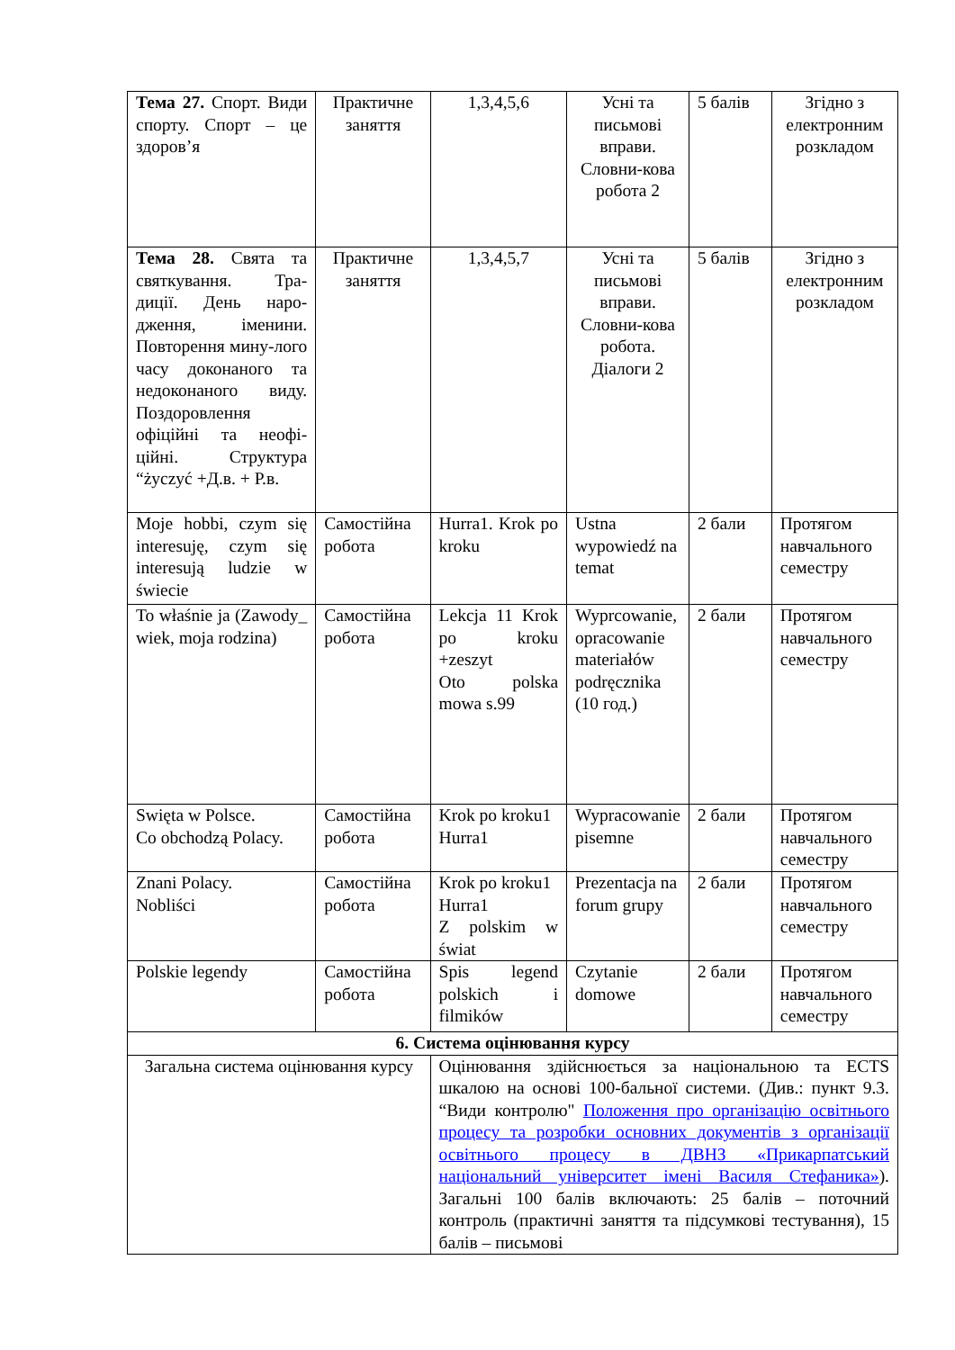| Тема 27. Спорт. Види спорту. Спорт – це здоров’я | Практичне заняття | 1,3,4,5,6 | Усні та письмові вправи. Словни-кова робота 2 | 5 балів | Згідно з електронним розкладом |
| Тема 28. Свята та святкування. Тра-диції. День наро-дження, іменини. Повторення мину-лого часу доконаного та недоконаного виду. Поздоровлення офіційні та неофі-ційні. Структура “życzyć +Д.в. + Р.в. | Практичне заняття | 1,3,4,5,7 | Усні та письмові вправи. Словни-кова робота. Діалоги 2 | 5 балів | Згідно з електронним розкладом |
| Moje hobbi, czym się interesuję, czym się interesują ludzie w świecie | Самостійна робота | Hurra1. Krok po kroku | Ustna wypowiedź na temat | 2 бали | Протягом навчального семестру |
| To właśnie ja (Zawody_ wiek, moja rodzina) | Самостійна робота | Lekcja 11 Krok po kroku +zeszyt Oto polska mowa s.99 | Wyprcowanie, opracowanie materiałów podręcznika (10 год.) | 2 бали | Протягом навчального семестру |
| Swięta w Polsce. Co obchodzą Polacy. | Самостійна робота | Krok po kroku1 Hurra1 | Wypracowanie pisemne | 2 бали | Протягом навчального семестру |
| Znani Polacy. Nobliści | Самостійна робота | Krok po kroku1 Hurra1 Z polskim w świat | Prezentacja na forum grupy | 2 бали | Протягом навчального семестру |
| Polskie legendy | Самостійна робота | Spis legend polskich i filmików | Czytanie domowe | 2 бали | Протягом навчального семестру |
| 6. Система оцінювання курсу | | | | | |
| Загальна система оцінювання курсу | | Оцінювання здійснюється за національною та ECTS шкалою на основі 100-бальної системи. (Див.: пункт 9.3. “Види контролю" Положення про організацію освітнього процесу та розробки основних документів з організації освітнього процесу в ДВНЗ «Прикарпатський національний університет імені Василя Стефаника» ). Загальні 100 балів включають: 25 балів – поточний контроль (практичні заняття та підсумкові тестування), 15 балів – письмові | | | |